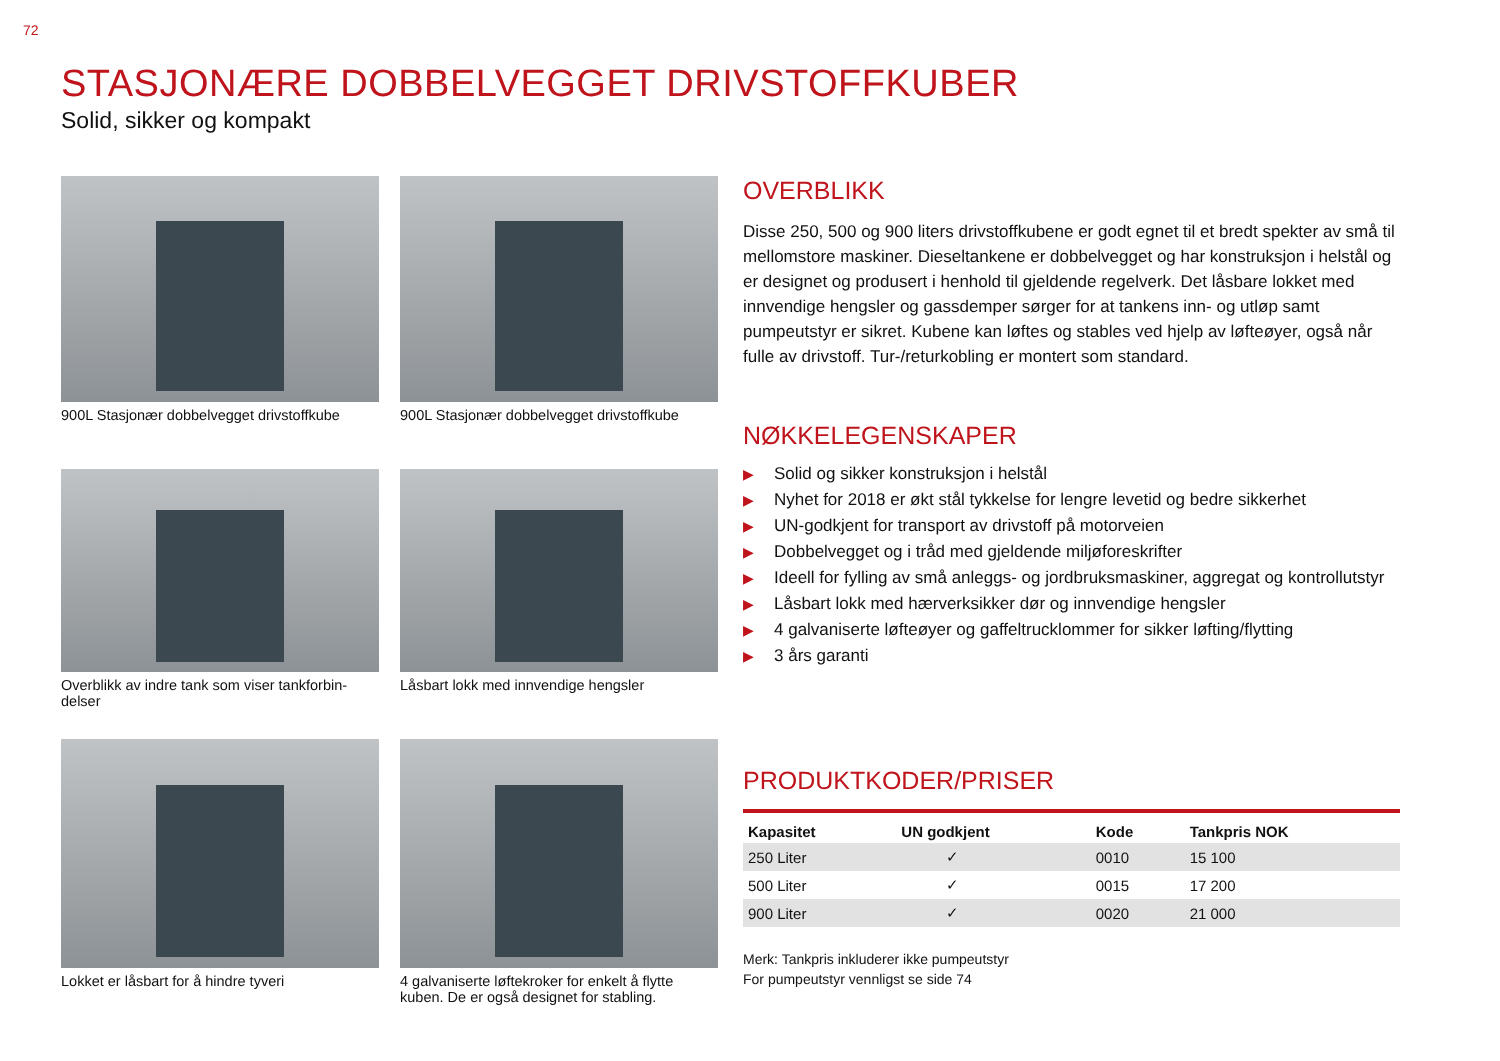72
STASJONÆRE DOBBELVEGGET DRIVSTOFFKUBER
Solid, sikker og kompakt
900L Stasjonær dobbelvegget drivstoffkube
900L Stasjonær dobbelvegget drivstoffkube
Overblikk av indre tank som viser tankforbin-delser
Låsbart lokk med innvendige hengsler
Lokket er låsbart for å hindre tyveri
4 galvaniserte løftekroker for enkelt å flytte kuben. De er også designet for stabling.
OVERBLIKK
Disse 250, 500 og 900 liters drivstoffkubene er godt egnet til et bredt spekter av små til mellomstore maskiner. Dieseltankene er dobbelvegget og har konstruksjon i helstål og er designet og produsert i henhold til gjeldende regelverk. Det låsbare lokket med innvendige hengsler og gassdemper sørger for at tankens inn- og utløp samt pumpeutstyr er sikret. Kubene kan løftes og stables ved hjelp av løfteøyer, også når fulle av drivstoff. Tur-/returkobling er montert som standard.
NØKKELEGENSKAPER
▶ Solid og sikker konstruksjon i helstål
▶ Nyhet for 2018 er økt stål tykkelse for lengre levetid og bedre sikkerhet
▶ UN-godkjent for transport av drivstoff på motorveien
▶ Dobbelvegget og i tråd med gjeldende miljøforeskrifter
▶ Ideell for fylling av små anleggs- og jordbruksmaskiner, aggregat og kontrollutstyr
▶ Låsbart lokk med hærverksikker dør og innvendige hengsler
▶ 4 galvaniserte løfteøyer og gaffeltrucklommer for sikker løfting/flytting
▶ 3 års garanti
PRODUKTKODER/PRISER
| Kapasitet | UN godkjent | Kode | Tankpris NOK |
| --- | --- | --- | --- |
| 250 Liter | ✓ | 0010 | 15 100 |
| 500 Liter | ✓ | 0015 | 17 200 |
| 900 Liter | ✓ | 0020 | 21 000 |
Merk: Tankpris inkluderer ikke pumpeutstyr
For pumpeutstyr vennligst se side 74